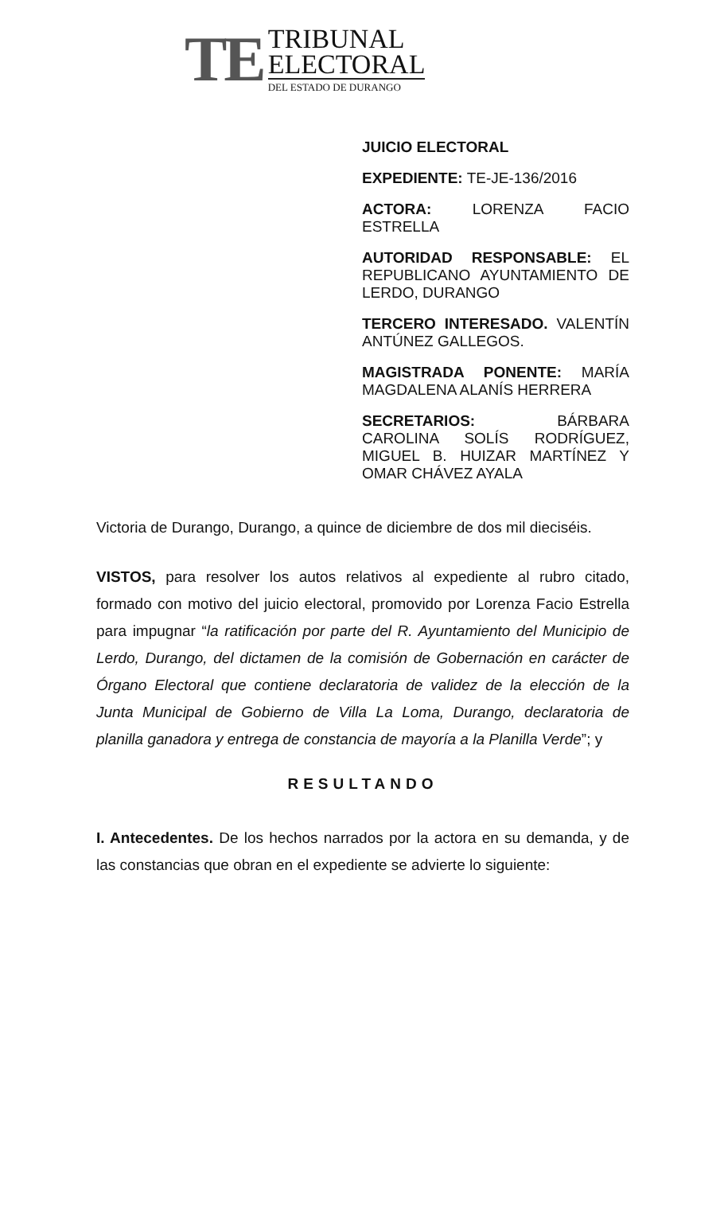TE
TRIBUNAL
ELECTORAL
DEL ESTADO DE DURANGO
JUICIO ELECTORAL
EXPEDIENTE: TE-JE-136/2016
ACTORA: LORENZA FACIO ESTRELLA
AUTORIDAD RESPONSABLE: EL REPUBLICANO AYUNTAMIENTO DE LERDO, DURANGO
TERCERO INTERESADO. VALENTÍN ANTÚNEZ GALLEGOS.
MAGISTRADA PONENTE: MARÍA MAGDALENA ALANÍS HERRERA
SECRETARIOS: BÁRBARA CAROLINA SOLÍS RODRÍGUEZ, MIGUEL B. HUIZAR MARTÍNEZ Y OMAR CHÁVEZ AYALA
Victoria de Durango, Durango, a quince de diciembre de dos mil dieciséis.
VISTOS, para resolver los autos relativos al expediente al rubro citado, formado con motivo del juicio electoral, promovido por Lorenza Facio Estrella para impugnar “la ratificación por parte del R. Ayuntamiento del Municipio de Lerdo, Durango, del dictamen de la comisión de Gobernación en carácter de Órgano Electoral que contiene declaratoria de validez de la elección de la Junta Municipal de Gobierno de Villa La Loma, Durango, declaratoria de planilla ganadora y entrega de constancia de mayoría a la Planilla Verde”; y
RESULTANDO
I. Antecedentes. De los hechos narrados por la actora en su demanda, y de las constancias que obran en el expediente se advierte lo siguiente: